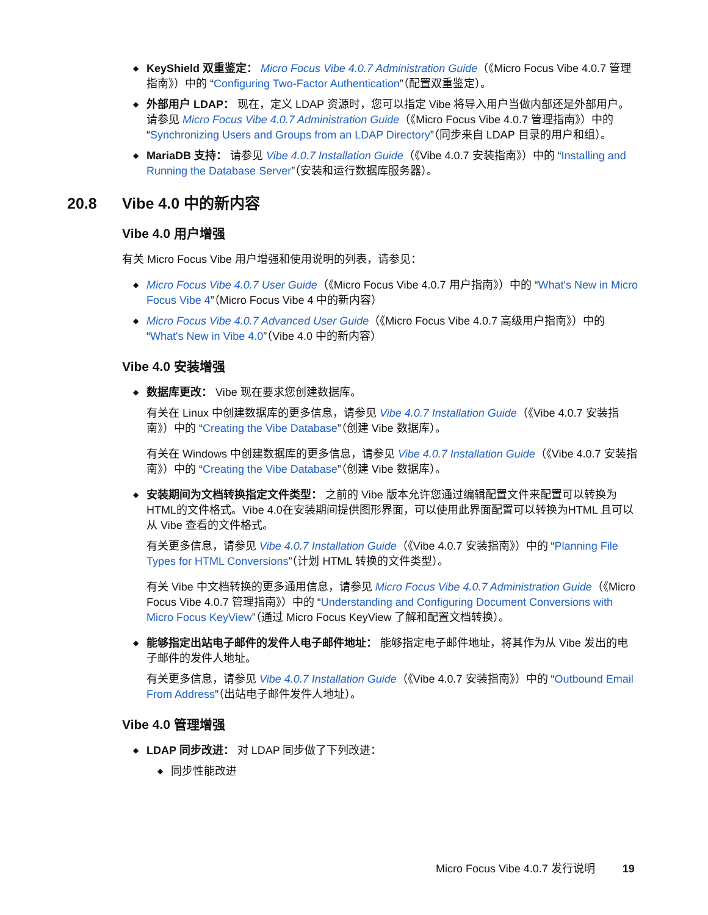◆ KeyShield 双重鉴定： Micro Focus Vibe 4.0.7 Administration Guide（《Micro Focus Vibe 4.0.7 管理指南》）中的 “Configuring Two-Factor Authentication”（配置双重鉴定）。
◆ 外部用户 LDAP： 现在，定义 LDAP 资源时，您可以指定 Vibe 将导入用户当做内部还是外部用户。请参见 Micro Focus Vibe 4.0.7 Administration Guide（《Micro Focus Vibe 4.0.7 管理指南》）中的 “Synchronizing Users and Groups from an LDAP Directory”（同步来自 LDAP 目录的用户和组）。
◆ MariaDB 支持： 请参见 Vibe 4.0.7 Installation Guide（《Vibe 4.0.7 安装指南》）中的 “Installing and Running the Database Server”（安装和运行数据库服务器）。
20.8 Vibe 4.0 中的新内容
Vibe 4.0 用户增强
有关 Micro Focus Vibe 用户增强和使用说明的列表，请参见：
◆ Micro Focus Vibe 4.0.7 User Guide（《Micro Focus Vibe 4.0.7 用户指南》）中的 “What's New in Micro Focus Vibe 4”（Micro Focus Vibe 4 中的新内容）
◆ Micro Focus Vibe 4.0.7 Advanced User Guide（《Micro Focus Vibe 4.0.7 高级用户指南》）中的 “What's New in Vibe 4.0”（Vibe 4.0 中的新内容）
Vibe 4.0 安装增强
◆ 数据库更改： Vibe 现在要求您创建数据库。
有关在 Linux 中创建数据库的更多信息，请参见 Vibe 4.0.7 Installation Guide（《Vibe 4.0.7 安装指南》）中的 “Creating the Vibe Database”（创建 Vibe 数据库）。
有关在 Windows 中创建数据库的更多信息，请参见 Vibe 4.0.7 Installation Guide（《Vibe 4.0.7 安装指南》）中的 “Creating the Vibe Database”（创建 Vibe 数据库）。
◆ 安装期间为文档转换指定文件类型： 之前的 Vibe 版本允许您通过编辑配置文件来配置可以转换为HTML的文件格式。Vibe 4.0在安装期间提供图形界面，可以使用此界面配置可以转换为HTML 且可以从 Vibe 查看的文件格式。
有关更多信息，请参见 Vibe 4.0.7 Installation Guide（《Vibe 4.0.7 安装指南》）中的 “Planning File Types for HTML Conversions”（计划 HTML 转换的文件类型）。
有关 Vibe 中文档转换的更多通用信息，请参见 Micro Focus Vibe 4.0.7 Administration Guide（《Micro Focus Vibe 4.0.7 管理指南》）中的 “Understanding and Configuring Document Conversions with Micro Focus KeyView”（通过 Micro Focus KeyView 了解和配置文档转换）。
◆ 能够指定出站电子邮件的发件人电子邮件地址： 能够指定电子邮件地址，将其作为从 Vibe 发出的电子邮件的发件人地址。
有关更多信息，请参见 Vibe 4.0.7 Installation Guide（《Vibe 4.0.7 安装指南》）中的 “Outbound Email From Address”（出站电子邮件发件人地址）。
Vibe 4.0 管理增强
◆ LDAP 同步改进： 对 LDAP 同步做了下列改进：
◆ 同步性能改进
Micro Focus Vibe 4.0.7 发行说明 19